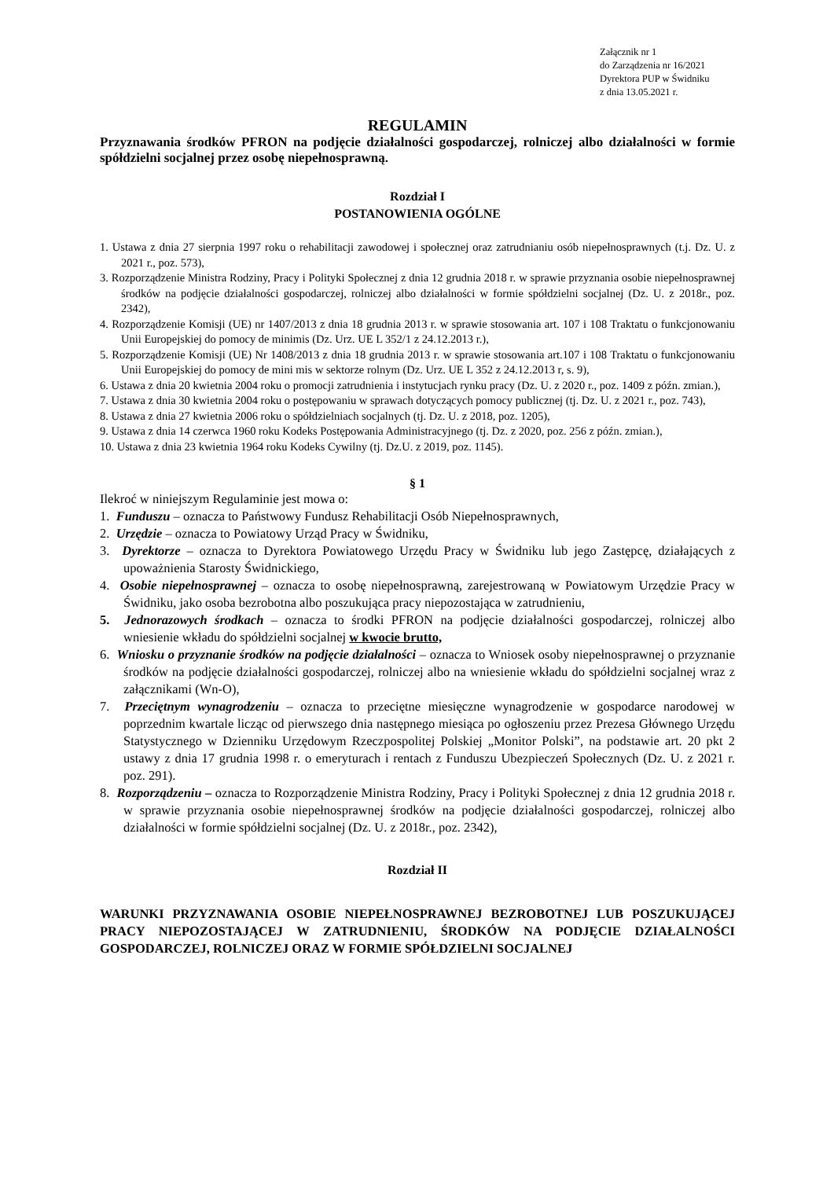Załącznik nr 1
do Zarządzenia nr 16/2021
Dyrektora PUP w Świdniku
z dnia 13.05.2021 r.
REGULAMIN
Przyznawania środków PFRON na podjęcie działalności gospodarczej, rolniczej albo działalności w formie spółdzielni socjalnej przez osobę niepełnosprawną.
Rozdział I
POSTANOWIENIA OGÓLNE
1. Ustawa z dnia 27 sierpnia 1997 roku o rehabilitacji zawodowej i społecznej oraz zatrudnianiu osób niepełnosprawnych (t.j. Dz. U. z 2021 r., poz. 573),
3. Rozporządzenie Ministra Rodziny, Pracy i Polityki Społecznej z dnia 12 grudnia 2018 r. w sprawie przyznania osobie niepełnosprawnej środków na podjęcie działalności gospodarczej, rolniczej albo działalności w formie spółdzielni socjalnej (Dz. U. z 2018r., poz. 2342),
4. Rozporządzenie Komisji (UE) nr 1407/2013 z dnia 18 grudnia 2013 r. w sprawie stosowania art. 107 i 108 Traktatu o funkcjonowaniu Unii Europejskiej do pomocy de minimis (Dz. Urz. UE L 352/1 z 24.12.2013 r.),
5. Rozporządzenie Komisji (UE) Nr 1408/2013 z dnia 18 grudnia 2013 r. w sprawie stosowania art.107 i 108 Traktatu o funkcjonowaniu Unii Europejskiej do pomocy de mini mis w sektorze rolnym (Dz. Urz. UE L 352 z 24.12.2013 r, s. 9),
6. Ustawa z dnia 20 kwietnia 2004 roku o promocji zatrudnienia i instytucjach rynku pracy (Dz. U. z 2020 r., poz. 1409 z późn. zmian.),
7. Ustawa z dnia 30 kwietnia 2004 roku o postępowaniu w sprawach dotyczących pomocy publicznej (tj. Dz. U. z 2021 r., poz. 743),
8. Ustawa z dnia 27 kwietnia 2006 roku o spółdzielniach socjalnych (tj. Dz. U. z 2018, poz. 1205),
9. Ustawa z dnia 14 czerwca 1960 roku Kodeks Postępowania Administracyjnego (tj. Dz. z 2020, poz. 256 z późn. zmian.),
10. Ustawa z dnia 23 kwietnia 1964 roku Kodeks Cywilny (tj. Dz.U. z 2019, poz. 1145).
§ 1
Ilekroć w niniejszym Regulaminie jest mowa o:
1. Funduszu – oznacza to Państwowy Fundusz Rehabilitacji Osób Niepełnosprawnych,
2. Urzędzie – oznacza to Powiatowy Urząd Pracy w Świdniku,
3. Dyrektorze – oznacza to Dyrektora Powiatowego Urzędu Pracy w Świdniku lub jego Zastępcę, działających z upoważnienia Starosty Świdnickiego,
4. Osobie niepełnosprawnej – oznacza to osobę niepełnosprawną, zarejestrowaną w Powiatowym Urzędzie Pracy w Świdniku, jako osoba bezrobotna albo poszukująca pracy niepozostająca w zatrudnieniu,
5. Jednorazowych środkach – oznacza to środki PFRON na podjęcie działalności gospodarczej, rolniczej albo wniesienie wkładu do spółdzielni socjalnej w kwocie brutto,
6. Wniosku o przyznanie środków na podjęcie działalności – oznacza to Wniosek osoby niepełnosprawnej o przyznanie środków na podjęcie działalności gospodarczej, rolniczej albo na wniesienie wkładu do spółdzielni socjalnej wraz z załącznikami (Wn-O),
7. Przeciętnym wynagrodzeniu – oznacza to przeciętne miesięczne wynagrodzenie w gospodarce narodowej w poprzednim kwartale licząc od pierwszego dnia następnego miesiąca po ogłoszeniu przez Prezesa Głównego Urzędu Statystycznego w Dzienniku Urzędowym Rzeczpospolitej Polskiej „Monitor Polski”, na podstawie art. 20 pkt 2 ustawy z dnia 17 grudnia 1998 r. o emeryturach i rentach z Funduszu Ubezpieczeń Społecznych (Dz. U. z 2021 r. poz. 291).
8. Rozporządzeniu – oznacza to Rozporządzenie Ministra Rodziny, Pracy i Polityki Społecznej z dnia 12 grudnia 2018 r. w sprawie przyznania osobie niepełnosprawnej środków na podjęcie działalności gospodarczej, rolniczej albo działalności w formie spółdzielni socjalnej (Dz. U. z 2018r., poz. 2342),
Rozdział II
WARUNKI PRZYZNAWANIA OSOBIE NIEPEŁNOSPRAWNEJ BEZROBOTNEJ LUB POSZUKUJĄCEJ PRACY NIEPOZOSTAJĄCEJ W ZATRUDNIENIU, ŚRODKÓW NA PODJĘCIE DZIAŁALNOŚCI GOSPODARCZEJ, ROLNICZEJ ORAZ W FORMIE SPÓŁDZIELNI SOCJALNEJ